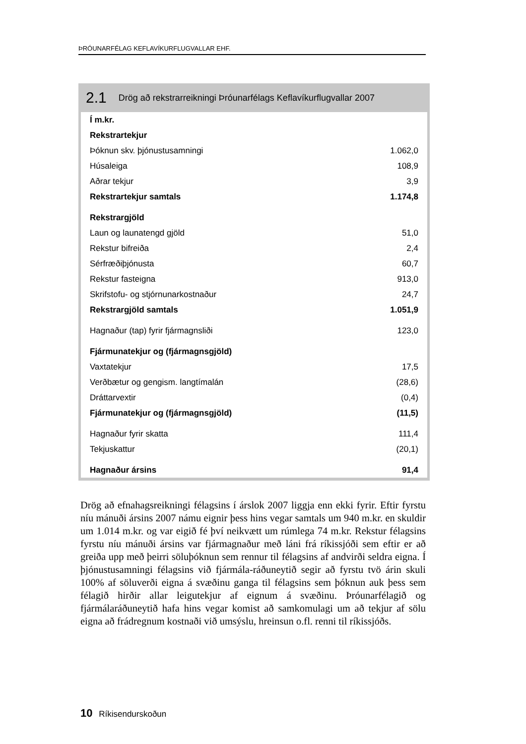ÞRÓUNARFÉLAG KEFLAVÍKURFLUGVALLAR EHF.
2.1 Drög að rekstrarreikningi Þróunarfélags Keflavíkurflugvallar 2007
| Í m.kr. | |
| Rekstrartekjur | |
| Þóknun skv. þjónustusamningi | 1.062,0 |
| Húsaleiga | 108,9 |
| Aðrar tekjur | 3,9 |
| Rekstrartekjur samtals | 1.174,8 |
| Rekstrargjöld | |
| Laun og launatengd gjöld | 51,0 |
| Rekstur bifreiða | 2,4 |
| Sérfræðiþjónusta | 60,7 |
| Rekstur fasteigna | 913,0 |
| Skrifstofu- og stjórnunarkostnaður | 24,7 |
| Rekstrargjöld samtals | 1.051,9 |
| Hagnaður (tap) fyrir fjármagnsliði | 123,0 |
| Fjármunatekjur og (fjármagnsgjöld) | |
| Vaxtatekjur | 17,5 |
| Verðbætur og gengism. langtímalán | (28,6) |
| Dráttarvextir | (0,4) |
| Fjármunatekjur og (fjármagnsgjöld) | (11,5) |
| Hagnaður fyrir skatta | 111,4 |
| Tekjuskattur | (20,1) |
| Hagnaður ársins | 91,4 |
Drög að efnahagsreikningi félagsins í árslok 2007 liggja enn ekki fyrir. Eftir fyrstu níu mánuði ársins 2007 námu eignir þess hins vegar samtals um 940 m.kr. en skuldir um 1.014 m.kr. og var eigið fé því neikvætt um rúmlega 74 m.kr. Rekstur félagsins fyrstu níu mánuði ársins var fjármagnaður með láni frá ríkissjóði sem eftir er að greiða upp með þeirri söluþóknun sem rennur til félagsins af andvirði seldra eigna. Í þjónustusamningi félagsins við fjármála-ráðuneytið segir að fyrstu tvö árin skuli 100% af söluverði eigna á svæðinu ganga til félagsins sem þóknun auk þess sem félagið hirðir allar leigutekjur af eignum á svæðinu. Þróunarfélagið og fjármálaráðuneytið hafa hins vegar komist að samkomulagi um að tekjur af sölu eigna að frádregnum kostnaði við umsýslu, hreinsun o.fl. renni til ríkissjóðs.
10 Ríkisendurskoðun